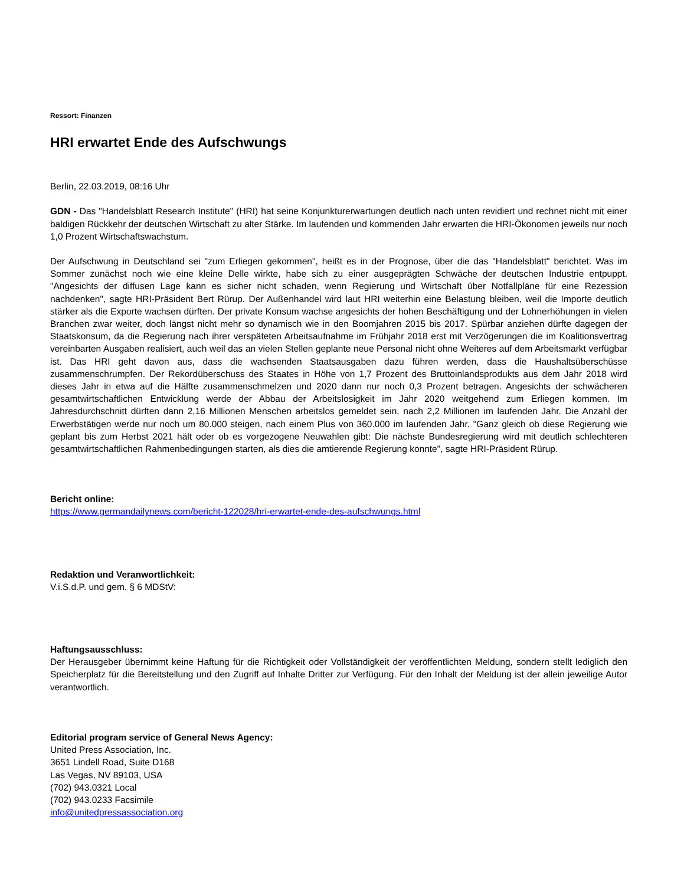Ressort: Finanzen
HRI erwartet Ende des Aufschwungs
Berlin, 22.03.2019, 08:16 Uhr
GDN - Das "Handelsblatt Research Institute" (HRI) hat seine Konjunkturerwartungen deutlich nach unten revidiert und rechnet nicht mit einer baldigen Rückkehr der deutschen Wirtschaft zu alter Stärke. Im laufenden und kommenden Jahr erwarten die HRI-Ökonomen jeweils nur noch 1,0 Prozent Wirtschaftswachstum.
Der Aufschwung in Deutschland sei "zum Erliegen gekommen", heißt es in der Prognose, über die das "Handelsblatt" berichtet. Was im Sommer zunächst noch wie eine kleine Delle wirkte, habe sich zu einer ausgeprägten Schwäche der deutschen Industrie entpuppt. "Angesichts der diffusen Lage kann es sicher nicht schaden, wenn Regierung und Wirtschaft über Notfallpläne für eine Rezession nachdenken", sagte HRI-Präsident Bert Rürup. Der Außenhandel wird laut HRI weiterhin eine Belastung bleiben, weil die Importe deutlich stärker als die Exporte wachsen dürften. Der private Konsum wachse angesichts der hohen Beschäftigung und der Lohnerhöhungen in vielen Branchen zwar weiter, doch längst nicht mehr so dynamisch wie in den Boomjahren 2015 bis 2017. Spürbar anziehen dürfte dagegen der Staatskonsum, da die Regierung nach ihrer verspäteten Arbeitsaufnahme im Frühjahr 2018 erst mit Verzögerungen die im Koalitionsvertrag vereinbarten Ausgaben realisiert, auch weil das an vielen Stellen geplante neue Personal nicht ohne Weiteres auf dem Arbeitsmarkt verfügbar ist. Das HRI geht davon aus, dass die wachsenden Staatsausgaben dazu führen werden, dass die Haushaltsüberschüsse zusammenschrumpfen. Der Rekordüberschuss des Staates in Höhe von 1,7 Prozent des Bruttoinlandsprodukts aus dem Jahr 2018 wird dieses Jahr in etwa auf die Hälfte zusammenschmelzen und 2020 dann nur noch 0,3 Prozent betragen. Angesichts der schwächeren gesamtwirtschaftlichen Entwicklung werde der Abbau der Arbeitslosigkeit im Jahr 2020 weitgehend zum Erliegen kommen. Im Jahresdurchschnitt dürften dann 2,16 Millionen Menschen arbeitslos gemeldet sein, nach 2,2 Millionen im laufenden Jahr. Die Anzahl der Erwerbstätigen werde nur noch um 80.000 steigen, nach einem Plus von 360.000 im laufenden Jahr. "Ganz gleich ob diese Regierung wie geplant bis zum Herbst 2021 hält oder ob es vorgezogene Neuwahlen gibt: Die nächste Bundesregierung wird mit deutlich schlechteren gesamtwirtschaftlichen Rahmenbedingungen starten, als dies die amtierende Regierung konnte", sagte HRI-Präsident Rürup.
Bericht online:
https://www.germandailynews.com/bericht-122028/hri-erwartet-ende-des-aufschwungs.html
Redaktion und Veranwortlichkeit:
V.i.S.d.P. und gem. § 6 MDStV:
Haftungsausschluss:
Der Herausgeber übernimmt keine Haftung für die Richtigkeit oder Vollständigkeit der veröffentlichten Meldung, sondern stellt lediglich den Speicherplatz für die Bereitstellung und den Zugriff auf Inhalte Dritter zur Verfügung. Für den Inhalt der Meldung ist der allein jeweilige Autor verantwortlich.
Editorial program service of General News Agency:
United Press Association, Inc.
3651 Lindell Road, Suite D168
Las Vegas, NV 89103, USA
(702) 943.0321 Local
(702) 943.0233 Facsimile
info@unitedpressassociation.org